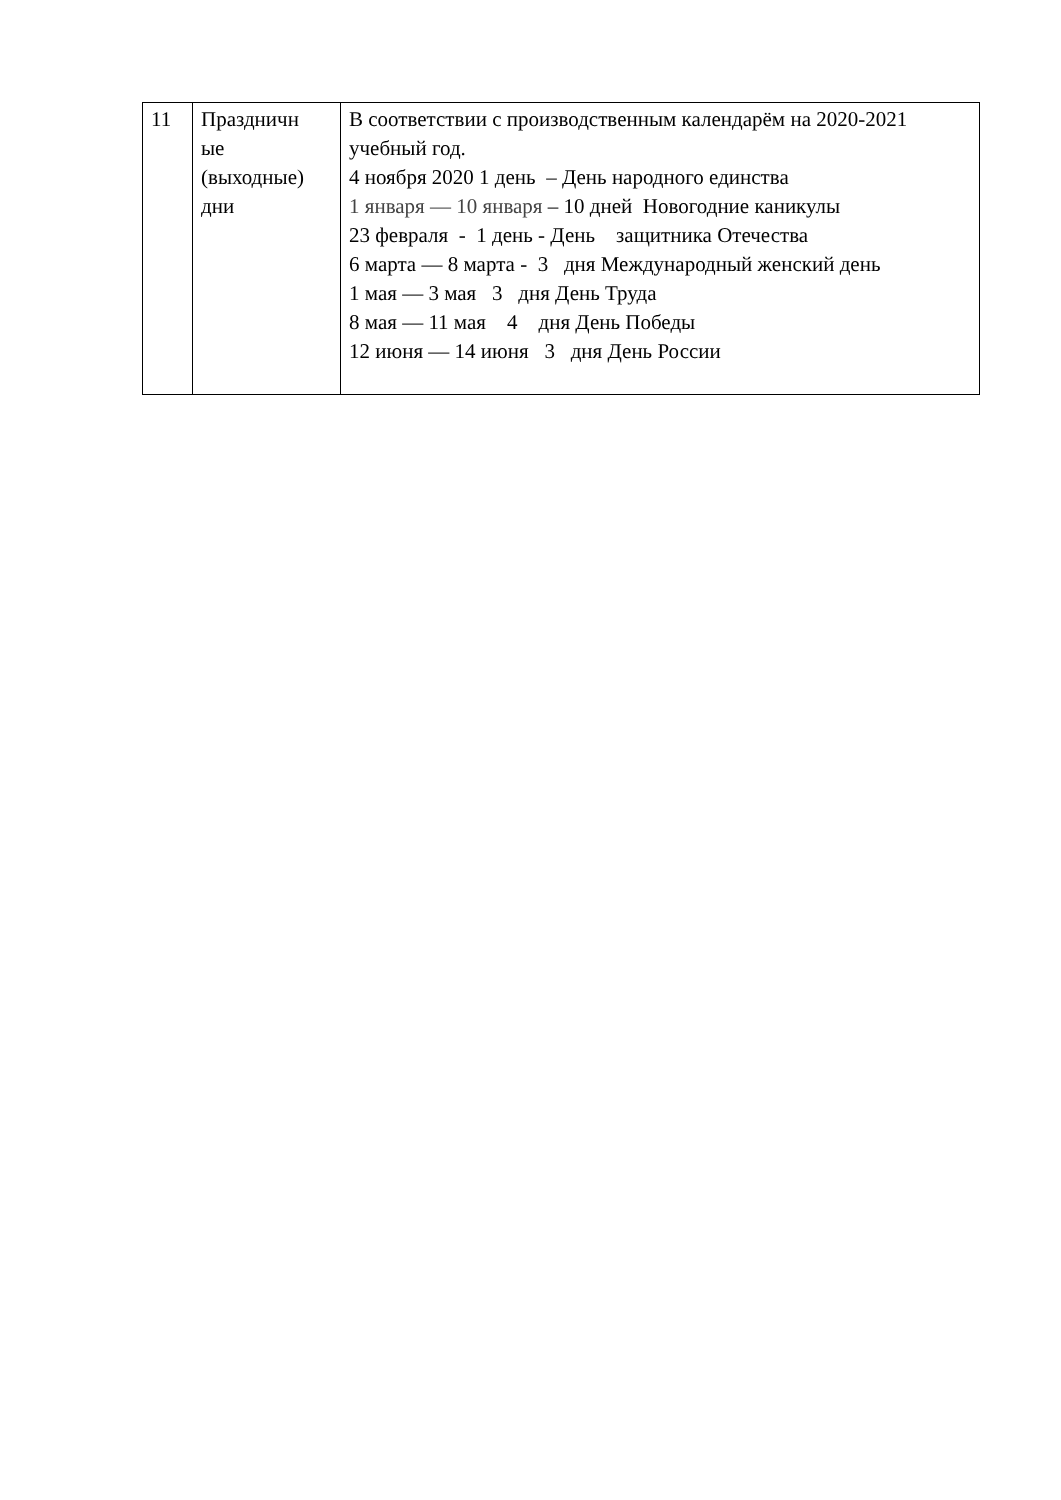| 11 | Праздничн ые (выходные) дни | В соответствии с производственным календарём на 2020-2021 учебный год. 4 ноября 2020 1 день – День народного единства 1 января — 10 января – 10 дней Новогодние каникулы 23 февраля - 1 день - День защитника Отечества 6 марта — 8 марта - 3 дня Международный женский день 1 мая — 3 мая 3 дня День Труда 8 мая — 11 мая 4 дня День Победы 12 июня — 14 июня 3 дня День России |